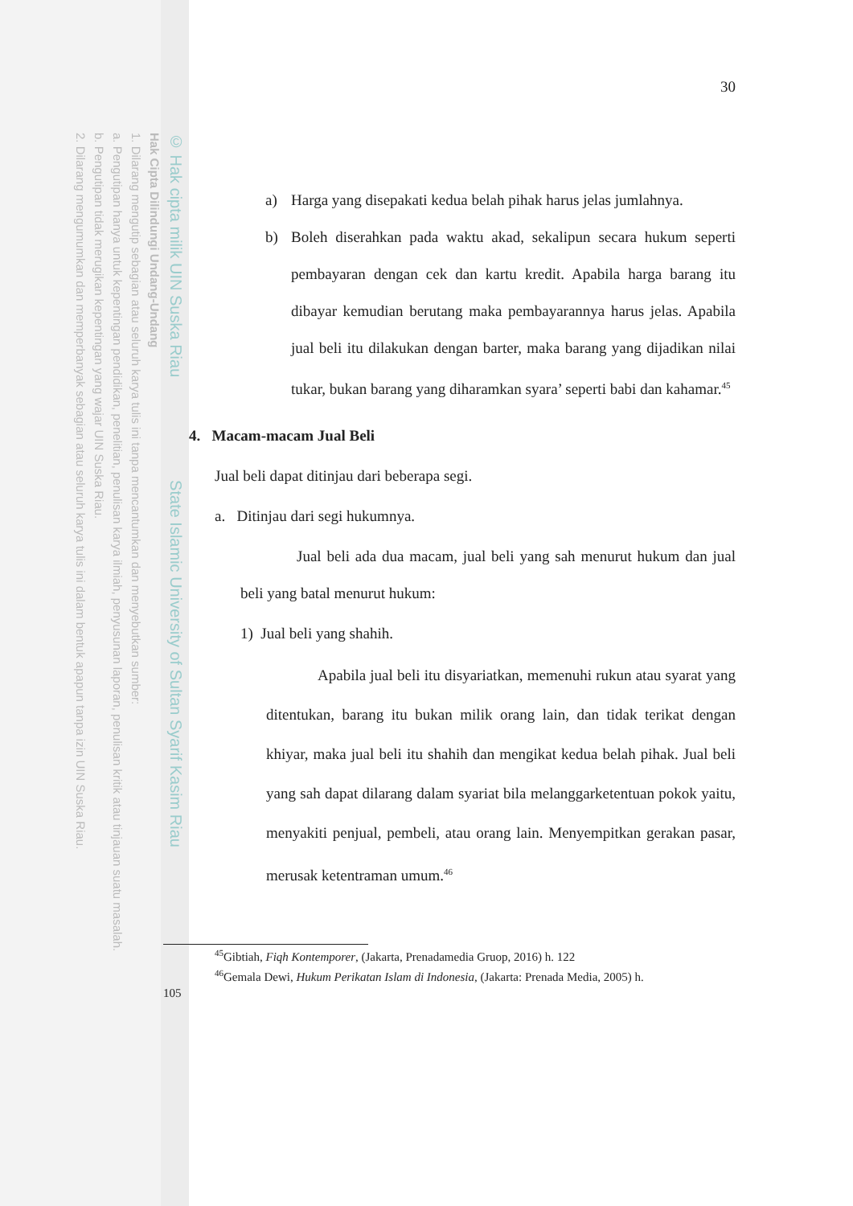© Hak cipta milik UIN Suska Riau State Islamic University of Sultan Syarif Kasim Riau
Hak Cipta Dilindungi Undang-Undang
1. Dilarang mengutip sebagian atau seluruh karya tulis ini tanpa mencantumkan dan menyebutkan sumber:
a. Pengutipan hanya untuk kepentingan pendidikan, penelitian, penulisan karya ilmiah, penyusunan laporan, penulisan kritik atau tinjauan suatu masalah.
b. Pengutipan tidak merugikan kepentingan yang wajar UIN Suska Riau.
2. Dilarang mengumumkan dan memperbanyak sebagian atau seluruh karya tulis ini dalam bentuk apapun tanpa izin UIN Suska Riau.
30
a) Harga yang disepakati kedua belah pihak harus jelas jumlahnya.
b) Boleh diserahkan pada waktu akad, sekalipun secara hukum seperti pembayaran dengan cek dan kartu kredit. Apabila harga barang itu dibayar kemudian berutang maka pembayarannya harus jelas. Apabila jual beli itu dilakukan dengan barter, maka barang yang dijadikan nilai tukar, bukan barang yang diharamkan syara’ seperti babi dan kahamar.<sup>45</sup>
4. Macam-macam Jual Beli
Jual beli dapat ditinjau dari beberapa segi.
a. Ditinjau dari segi hukumnya.
Jual beli ada dua macam, jual beli yang sah menurut hukum dan jual beli yang batal menurut hukum:
1) Jual beli yang shahih.
Apabila jual beli itu disyariatkan, memenuhi rukun atau syarat yang ditentukan, barang itu bukan milik orang lain, dan tidak terikat dengan khiyar, maka jual beli itu shahih dan mengikat kedua belah pihak. Jual beli yang sah dapat dilarang dalam syariat bila melanggarketentuan pokok yaitu, menyakiti penjual, pembeli, atau orang lain. Menyempitkan gerakan pasar, merusak ketentraman umum.<sup>46</sup>
<sup>45</sup> Gibtiah, Fiqh Kontemporer, (Jakarta, Prenadamedia Gruop, 2016) h. 122
<sup>46</sup> Gemala Dewi, Hukum Perikatan Islam di Indonesia, (Jakarta: Prenada Media, 2005) h.
105